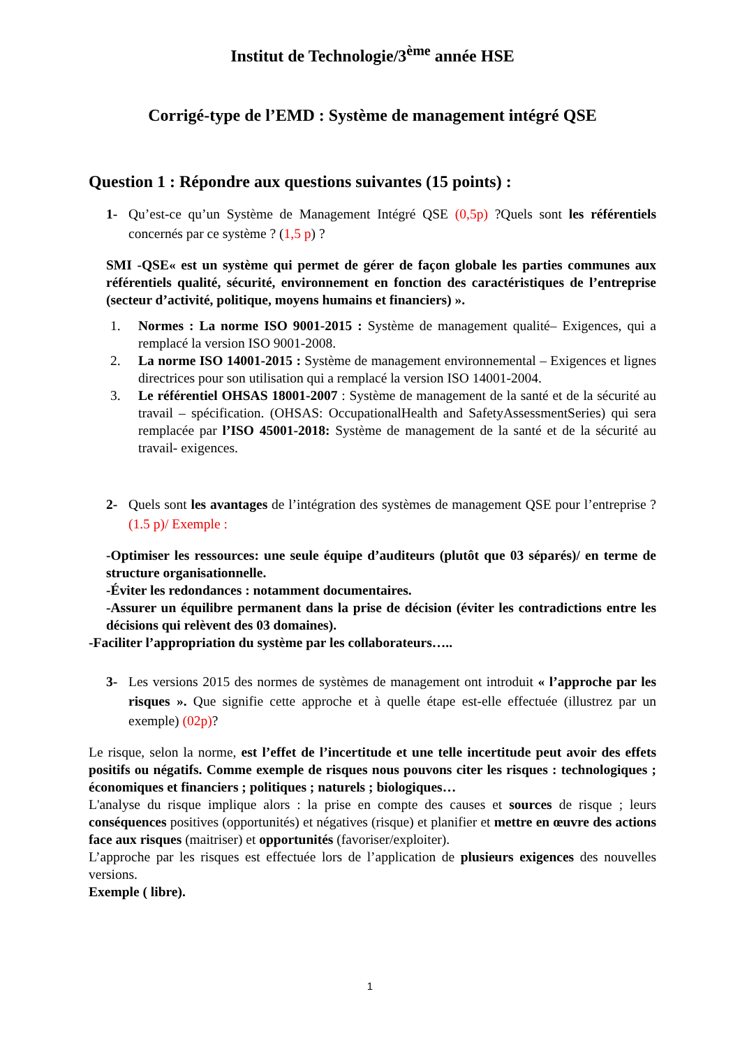Institut de Technologie/3<sup>ème</sup> année HSE
Corrigé-type de l’EMD : Système de management intégré QSE
Question 1 : Répondre aux questions suivantes (15 points) :
1- Qu’est-ce qu’un Système de Management Intégré QSE (0,5p) ?Quels sont les référentiels concernés par ce système ? (1,5 p) ?
SMI -QSE« est un système qui permet de gérer de façon globale les parties communes aux référentiels qualité, sécurité, environnement en fonction des caractéristiques de l’entreprise (secteur d’activité, politique, moyens humains et financiers) ».
1. Normes : La norme ISO 9001-2015 : Système de management qualité– Exigences, qui a remplacé la version ISO 9001-2008.
2. La norme ISO 14001-2015 : Système de management environnemental – Exigences et lignes directrices pour son utilisation qui a remplacé la version ISO 14001-2004.
3. Le référentiel OHSAS 18001-2007 : Système de management de la santé et de la sécurité au travail – spécification. (OHSAS: OccupationalHealth and SafetyAssessmentSeries) qui sera remplacée par l’ISO 45001-2018: Système de management de la santé et de la sécurité au travail- exigences.
2- Quels sont les avantages de l’intégration des systèmes de management QSE pour l’entreprise ? (1.5 p)/ Exemple :
-Optimiser les ressources: une seule équipe d’auditeurs (plutôt que 03 séparés)/ en terme de structure organisationnelle.
-Éviter les redondances : notamment documentaires.
-Assurer un équilibre permanent dans la prise de décision (éviter les contradictions entre les décisions qui relèvent des 03 domaines).
-Faciliter l’appropriation du système par les collaborateurs…..
3- Les versions 2015 des normes de systèmes de management ont introduit « l’approche par les risques ». Que signifie cette approche et à quelle étape est-elle effectuée (illustrez par un exemple) (02p)?
Le risque, selon la norme, est l’effet de l’incertitude et une telle incertitude peut avoir des effets positifs ou négatifs. Comme exemple de risques nous pouvons citer les risques : technologiques ; économiques et financiers ; politiques ; naturels ; biologiques…
L'analyse du risque implique alors : la prise en compte des causes et sources de risque ; leurs conséquences positives (opportunités) et négatives (risque) et planifier et mettre en œuvre des actions face aux risques (maitriser) et opportunités (favoriser/exploiter).
L’approche par les risques est effectuée lors de l’application de plusieurs exigences des nouvelles versions.
Exemple ( libre).
1